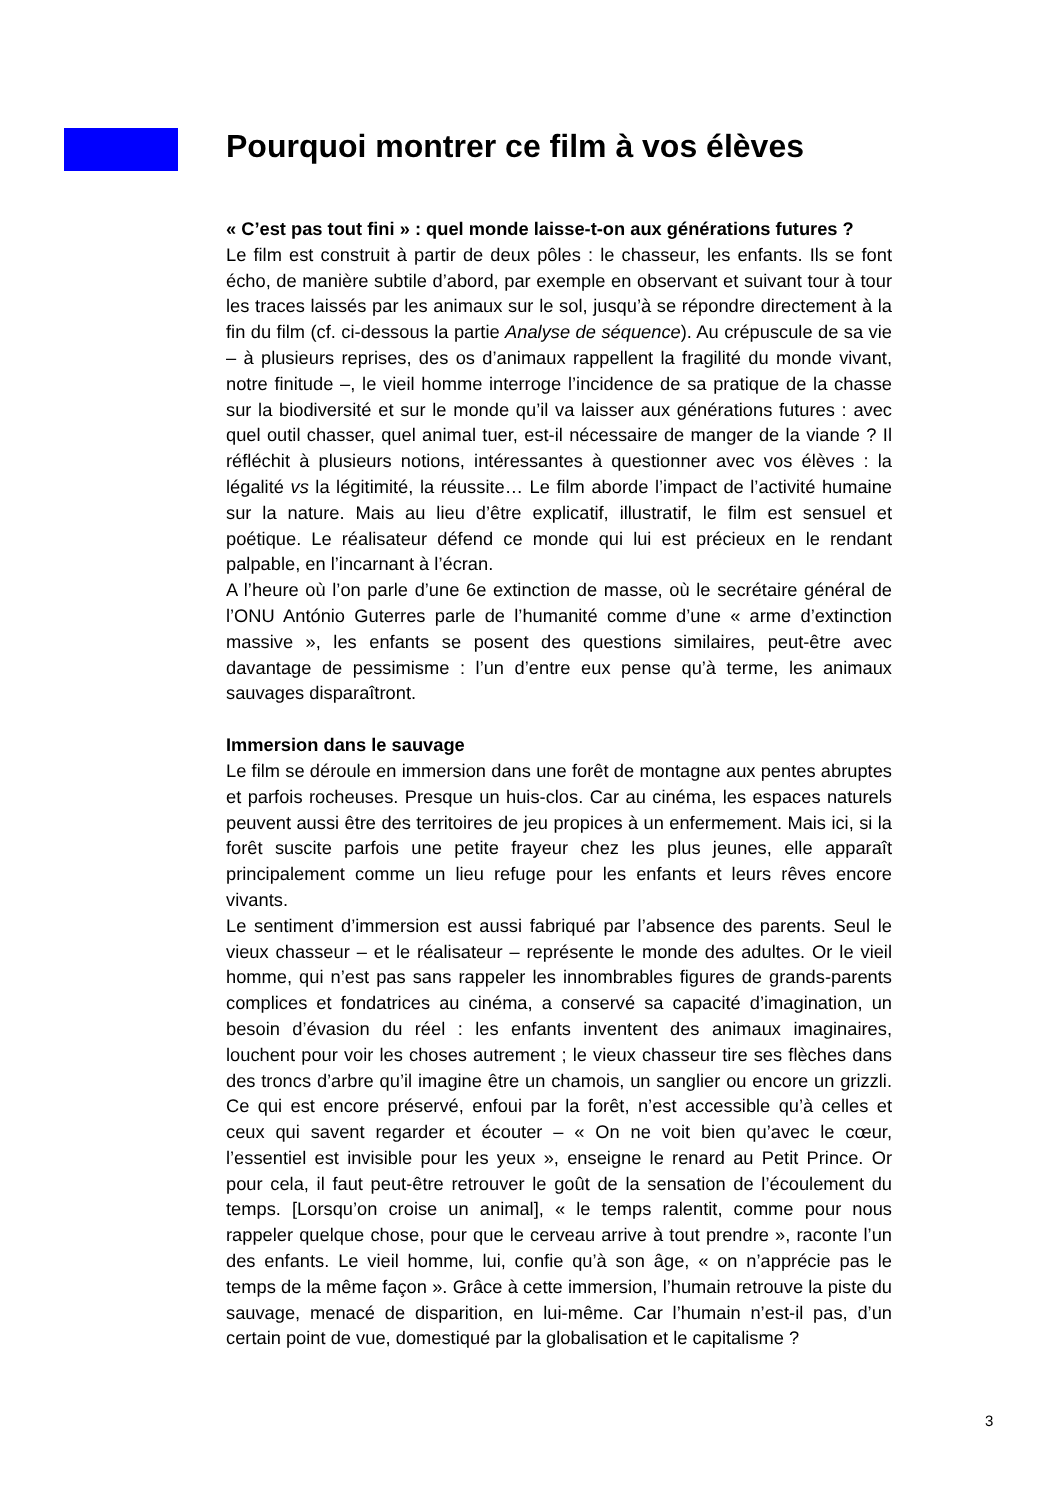Pourquoi montrer ce film à vos élèves
« C’est pas tout fini » : quel monde laisse-t-on aux générations futures ?
Le film est construit à partir de deux pôles : le chasseur, les enfants. Ils se font écho, de manière subtile d’abord, par exemple en observant et suivant tour à tour les traces laissés par les animaux sur le sol, jusqu’à se répondre directement à la fin du film (cf. ci-dessous la partie Analyse de séquence). Au crépuscule de sa vie – à plusieurs reprises, des os d’animaux rappellent la fragilité du monde vivant, notre finitude –, le vieil homme interroge l’incidence de sa pratique de la chasse sur la biodiversité et sur le monde qu’il va laisser aux générations futures : avec quel outil chasser, quel animal tuer, est-il nécessaire de manger de la viande ? Il réfléchit à plusieurs notions, intéressantes à questionner avec vos élèves : la légalité vs la légitimité, la réussite… Le film aborde l’impact de l’activité humaine sur la nature. Mais au lieu d’être explicatif, illustratif, le film est sensuel et poétique. Le réalisateur défend ce monde qui lui est précieux en le rendant palpable, en l’incarnant à l’écran.
A l’heure où l’on parle d’une 6e extinction de masse, où le secrétaire général de l’ONU António Guterres parle de l’humanité comme d’une « arme d’extinction massive », les enfants se posent des questions similaires, peut-être avec davantage de pessimisme : l’un d’entre eux pense qu’à terme, les animaux sauvages disparaîtront.
Immersion dans le sauvage
Le film se déroule en immersion dans une forêt de montagne aux pentes abruptes et parfois rocheuses. Presque un huis-clos. Car au cinéma, les espaces naturels peuvent aussi être des territoires de jeu propices à un enfermement. Mais ici, si la forêt suscite parfois une petite frayeur chez les plus jeunes, elle apparaît principalement comme un lieu refuge pour les enfants et leurs rêves encore vivants.
Le sentiment d’immersion est aussi fabriqué par l’absence des parents. Seul le vieux chasseur – et le réalisateur – représente le monde des adultes. Or le vieil homme, qui n’est pas sans rappeler les innombrables figures de grands-parents complices et fondatrices au cinéma, a conservé sa capacité d’imagination, un besoin d’évasion du réel : les enfants inventent des animaux imaginaires, louchent pour voir les choses autrement ; le vieux chasseur tire ses flèches dans des troncs d’arbre qu’il imagine être un chamois, un sanglier ou encore un grizzli. Ce qui est encore préservé, enfoui par la forêt, n’est accessible qu’à celles et ceux qui savent regarder et écouter – « On ne voit bien qu’avec le cœur, l’essentiel est invisible pour les yeux », enseigne le renard au Petit Prince. Or pour cela, il faut peut-être retrouver le goût de la sensation de l’écoulement du temps. [Lorsqu’on croise un animal], « le temps ralentit, comme pour nous rappeler quelque chose, pour que le cerveau arrive à tout prendre », raconte l’un des enfants. Le vieil homme, lui, confie qu’à son âge, « on n’apprécie pas le temps de la même façon ». Grâce à cette immersion, l’humain retrouve la piste du sauvage, menacé de disparition, en lui-même. Car l’humain n’est-il pas, d’un certain point de vue, domestiqué par la globalisation et le capitalisme ?
3